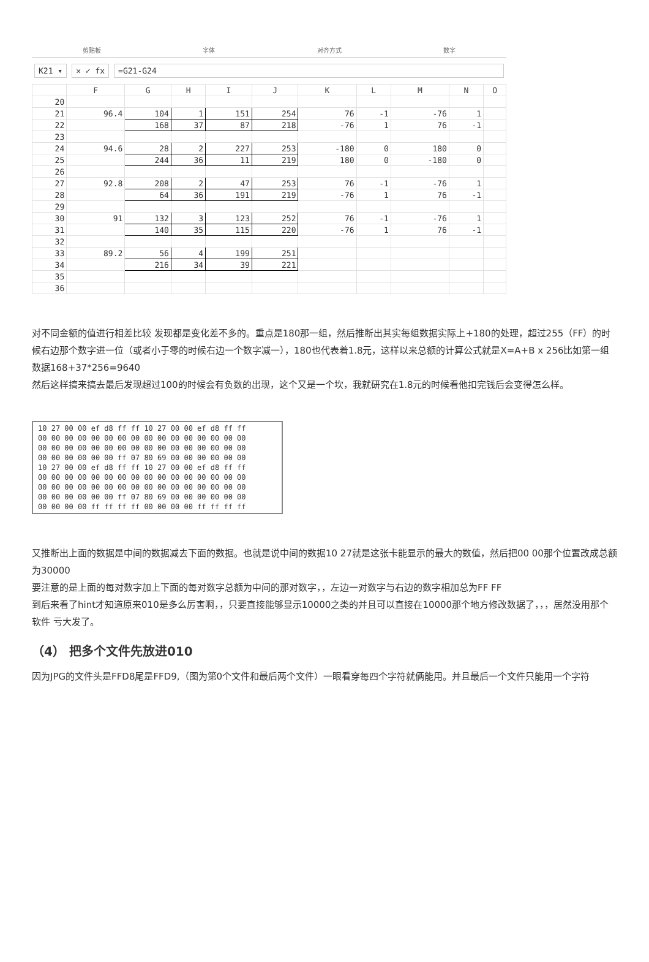剪贴板 字体 对齐方式 数字
K21 ▾ ✕ ✓ fx =G21-G24
| | F | G | H | I | J | K | L | M | N | O |
| --- | --- | --- | --- | --- | --- | --- | --- | --- | --- | --- |
| 20 | | | | | | | | | | |
| 21 | 96.4 | 104 | 1 | 151 | 254 | 76 | -1 | -76 | 1 | |
| 22 | | 168 | 37 | 87 | 218 | -76 | 1 | 76 | -1 | |
| 23 | | | | | | | | | | |
| 24 | 94.6 | 28 | 2 | 227 | 253 | -180 | 0 | 180 | 0 | |
| 25 | | 244 | 36 | 11 | 219 | 180 | 0 | -180 | 0 | |
| 26 | | | | | | | | | | |
| 27 | 92.8 | 208 | 2 | 47 | 253 | 76 | -1 | -76 | 1 | |
| 28 | | 64 | 36 | 191 | 219 | -76 | 1 | 76 | -1 | |
| 29 | | | | | | | | | | |
| 30 | 91 | 132 | 3 | 123 | 252 | 76 | -1 | -76 | 1 | |
| 31 | | 140 | 35 | 115 | 220 | -76 | 1 | 76 | -1 | |
| 32 | | | | | | | | | | |
| 33 | 89.2 | 56 | 4 | 199 | 251 | | | | | |
| 34 | | 216 | 34 | 39 | 221 | | | | | |
| 35 | | | | | | | | | | |
| 36 | | | | | | | | | | |
对不同金额的值进行相差比较 发现都是变化差不多的。重点是180那一组，然后推断出其实每组数据实际上+180的处理，超过255（FF）的时候右边那个数字进一位（或者小于零的时候右边一个数字减一），180也代表着1.8元，这样以来总额的计算公式就是X=A+B x 256比如第一组数据168+37*256=9640
然后这样搞来搞去最后发现超过100的时候会有负数的出现，这个又是一个坎，我就研究在1.8元的时候看他扣完钱后会变得怎么样。
10 27 00 00 ef d8 ff ff 10 27 00 00 ef d8 ff ff
00 00 00 00 00 00 00 00 00 00 00 00 00 00 00 00
00 00 00 00 00 00 00 00 00 00 00 00 00 00 00 00
00 00 00 00 00 00 ff 07 80 69 00 00 00 00 00 00
10 27 00 00 ef d8 ff ff 10 27 00 00 ef d8 ff ff
00 00 00 00 00 00 00 00 00 00 00 00 00 00 00 00
00 00 00 00 00 00 00 00 00 00 00 00 00 00 00 00
00 00 00 00 00 00 ff 07 80 69 00 00 00 00 00 00
00 00 00 00 ff ff ff ff 00 00 00 00 ff ff ff ff
又推断出上面的数据是中间的数据减去下面的数据。也就是说中间的数据10 27就是这张卡能显示的最大的数值，然后把00 00那个位置改成总额为30000
要注意的是上面的每对数字加上下面的每对数字总额为中间的那对数字，，左边一对数字与右边的数字相加总为FF FF
到后来看了hint才知道原来010是多么厉害啊，，只要直接能够显示10000之类的并且可以直接在10000那个地方修改数据了，，，居然没用那个软件 亏大发了。
（4） 把多个文件先放进010
因为JPG的文件头是FFD8尾是FFD9,（图为第0个文件和最后两个文件）一眼看穿每四个字符就俩能用。并且最后一个文件只能用一个字符